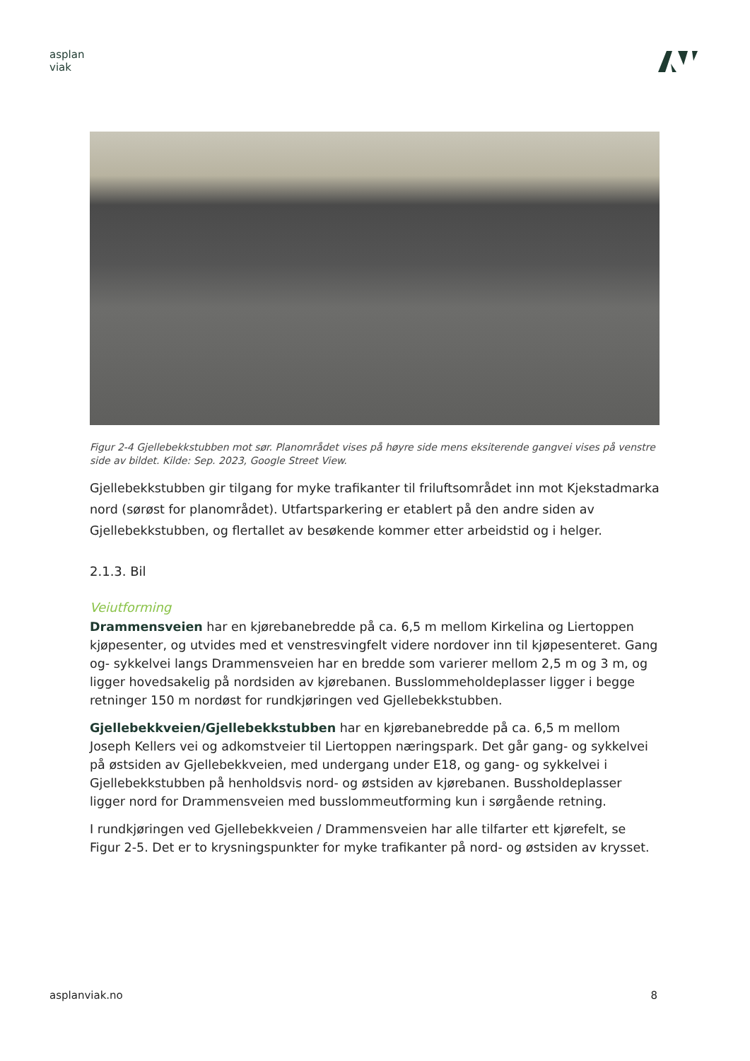asplan
viak
Figur 2-4 Gjellebekkstubben mot sør. Planområdet vises på høyre side mens eksiterende gangvei vises på venstre side av bildet. Kilde: Sep. 2023, Google Street View.
Gjellebekkstubben gir tilgang for myke trafikanter til friluftsområdet inn mot Kjekstadmarka nord (sørøst for planområdet). Utfartsparkering er etablert på den andre siden av Gjellebekkstubben, og flertallet av besøkende kommer etter arbeidstid og i helger.
2.1.3. Bil
Veiutforming
Drammensveien har en kjørebanebredde på ca. 6,5 m mellom Kirkelina og Liertoppen kjøpesenter, og utvides med et venstresvingfelt videre nordover inn til kjøpesenteret. Gang og- sykkelvei langs Drammensveien har en bredde som varierer mellom 2,5 m og 3 m, og ligger hovedsakelig på nordsiden av kjørebanen. Busslommeholdeplasser ligger i begge retninger 150 m nordøst for rundkjøringen ved Gjellebekkstubben.
Gjellebekkveien/Gjellebekkstubben har en kjørebanebredde på ca. 6,5 m mellom Joseph Kellers vei og adkomstveier til Liertoppen næringspark. Det går gang- og sykkelvei på østsiden av Gjellebekkveien, med undergang under E18, og gang- og sykkelvei i Gjellebekkstubben på henholdsvis nord- og østsiden av kjørebanen. Bussholdeplasser ligger nord for Drammensveien med busslommeutforming kun i sørgående retning.
I rundkjøringen ved Gjellebekkveien / Drammensveien har alle tilfarter ett kjørefelt, se Figur 2-5. Det er to krysningspunkter for myke trafikanter på nord- og østsiden av krysset.
asplanviak.no 8